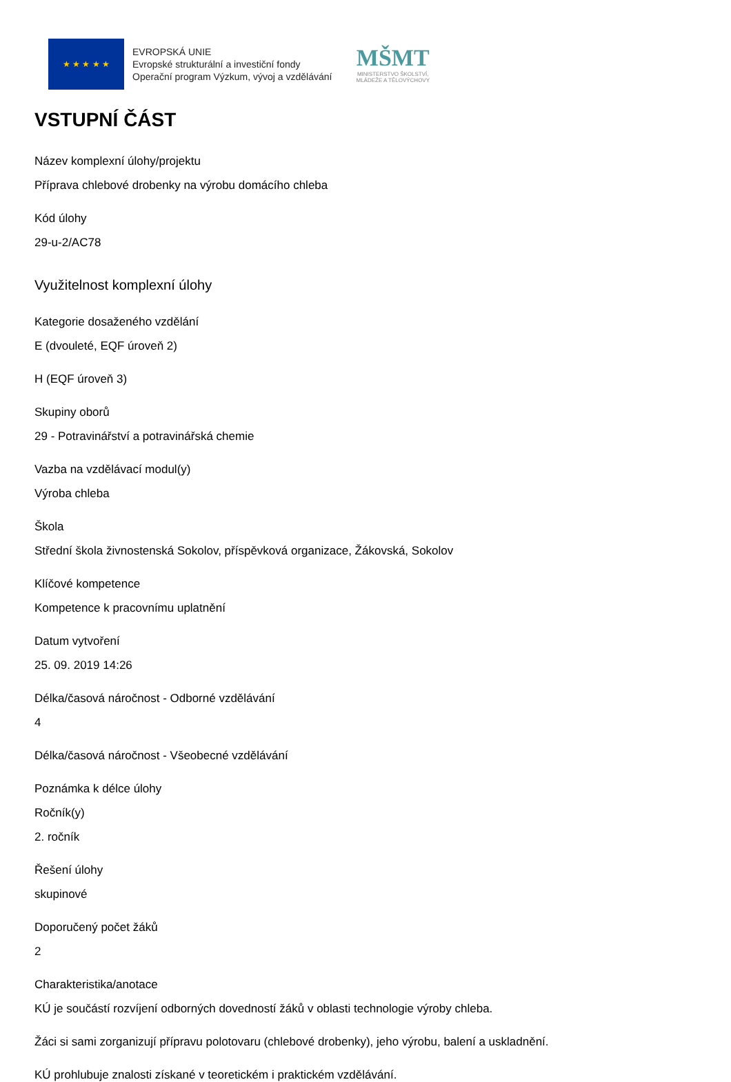★ ★ ★ ★ ★
EVROPSKÁ UNIE
Evropské strukturální a investiční fondy
Operační program Výzkum, vývoj a vzdělávání
MŠMT
MINISTERSTVO ŠKOLSTVÍ,
MLÁDEŽE A TĚLOVÝCHOVY
VSTUPNÍ ČÁST
Název komplexní úlohy/projektu
Příprava chlebové drobenky na výrobu domácího chleba
Kód úlohy
29-u-2/AC78
Využitelnost komplexní úlohy
Kategorie dosaženého vzdělání
E (dvouleté, EQF úroveň 2)
H (EQF úroveň 3)
Skupiny oborů
29 - Potravinářství a potravinářská chemie
Vazba na vzdělávací modul(y)
Výroba chleba
Škola
Střední škola živnostenská Sokolov, příspěvková organizace, Žákovská, Sokolov
Klíčové kompetence
Kompetence k pracovnímu uplatnění
Datum vytvoření
25. 09. 2019 14:26
Délka/časová náročnost - Odborné vzdělávání
4
Délka/časová náročnost - Všeobecné vzdělávání
Poznámka k délce úlohy
Ročník(y)
2. ročník
Řešení úlohy
skupinové
Doporučený počet žáků
2
Charakteristika/anotace
KÚ je součástí rozvíjení odborných dovedností žáků v oblasti technologie výroby chleba.
Žáci si sami zorganizují přípravu polotovaru (chlebové drobenky), jeho výrobu, balení a uskladnění.
KÚ prohlubuje znalosti získané v teoretickém i praktickém vzdělávání.